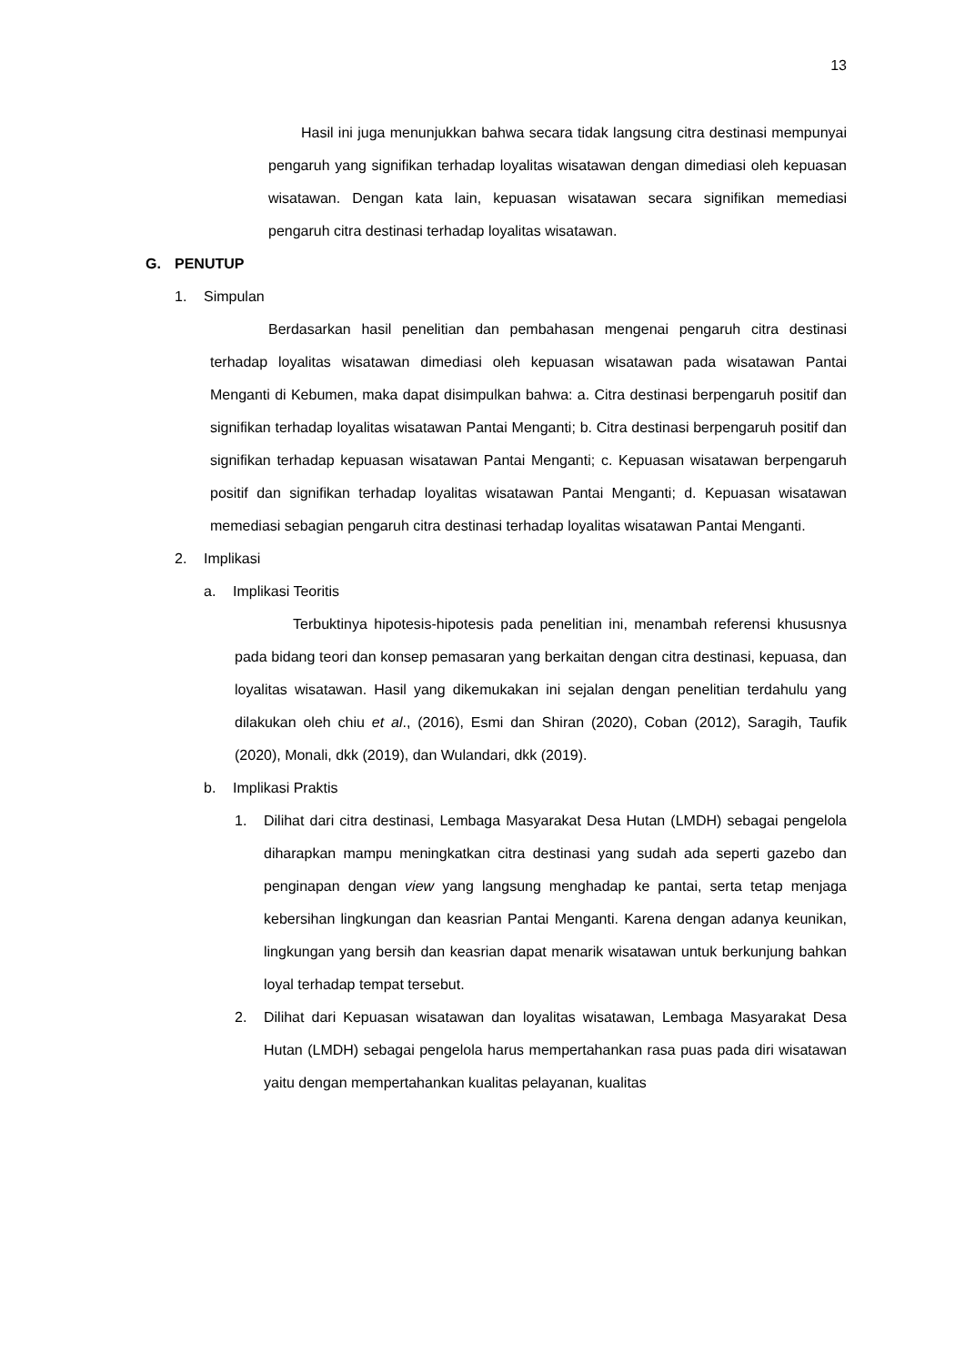13
Hasil ini juga menunjukkan bahwa secara tidak langsung citra destinasi mempunyai pengaruh yang signifikan terhadap loyalitas wisatawan dengan dimediasi oleh kepuasan wisatawan. Dengan kata lain, kepuasan wisatawan secara signifikan memediasi pengaruh citra destinasi terhadap loyalitas wisatawan.
G. PENUTUP
1. Simpulan
Berdasarkan hasil penelitian dan pembahasan mengenai pengaruh citra destinasi terhadap loyalitas wisatawan dimediasi oleh kepuasan wisatawan pada wisatawan Pantai Menganti di Kebumen, maka dapat disimpulkan bahwa: a. Citra destinasi berpengaruh positif dan signifikan terhadap loyalitas wisatawan Pantai Menganti; b. Citra destinasi berpengaruh positif dan signifikan terhadap kepuasan wisatawan Pantai Menganti; c. Kepuasan wisatawan berpengaruh positif dan signifikan terhadap loyalitas wisatawan Pantai Menganti; d. Kepuasan wisatawan memediasi sebagian pengaruh citra destinasi terhadap loyalitas wisatawan Pantai Menganti.
2. Implikasi
a. Implikasi Teoritis
Terbuktinya hipotesis-hipotesis pada penelitian ini, menambah referensi khususnya pada bidang teori dan konsep pemasaran yang berkaitan dengan citra destinasi, kepuasa, dan loyalitas wisatawan. Hasil yang dikemukakan ini sejalan dengan penelitian terdahulu yang dilakukan oleh chiu et al., (2016), Esmi dan Shiran (2020), Coban (2012), Saragih, Taufik (2020), Monali, dkk (2019), dan Wulandari, dkk (2019).
b. Implikasi Praktis
1. Dilihat dari citra destinasi, Lembaga Masyarakat Desa Hutan (LMDH) sebagai pengelola diharapkan mampu meningkatkan citra destinasi yang sudah ada seperti gazebo dan penginapan dengan view yang langsung menghadap ke pantai, serta tetap menjaga kebersihan lingkungan dan keasrian Pantai Menganti. Karena dengan adanya keunikan, lingkungan yang bersih dan keasrian dapat menarik wisatawan untuk berkunjung bahkan loyal terhadap tempat tersebut.
2. Dilihat dari Kepuasan wisatawan dan loyalitas wisatawan, Lembaga Masyarakat Desa Hutan (LMDH) sebagai pengelola harus mempertahankan rasa puas pada diri wisatawan yaitu dengan mempertahankan kualitas pelayanan, kualitas